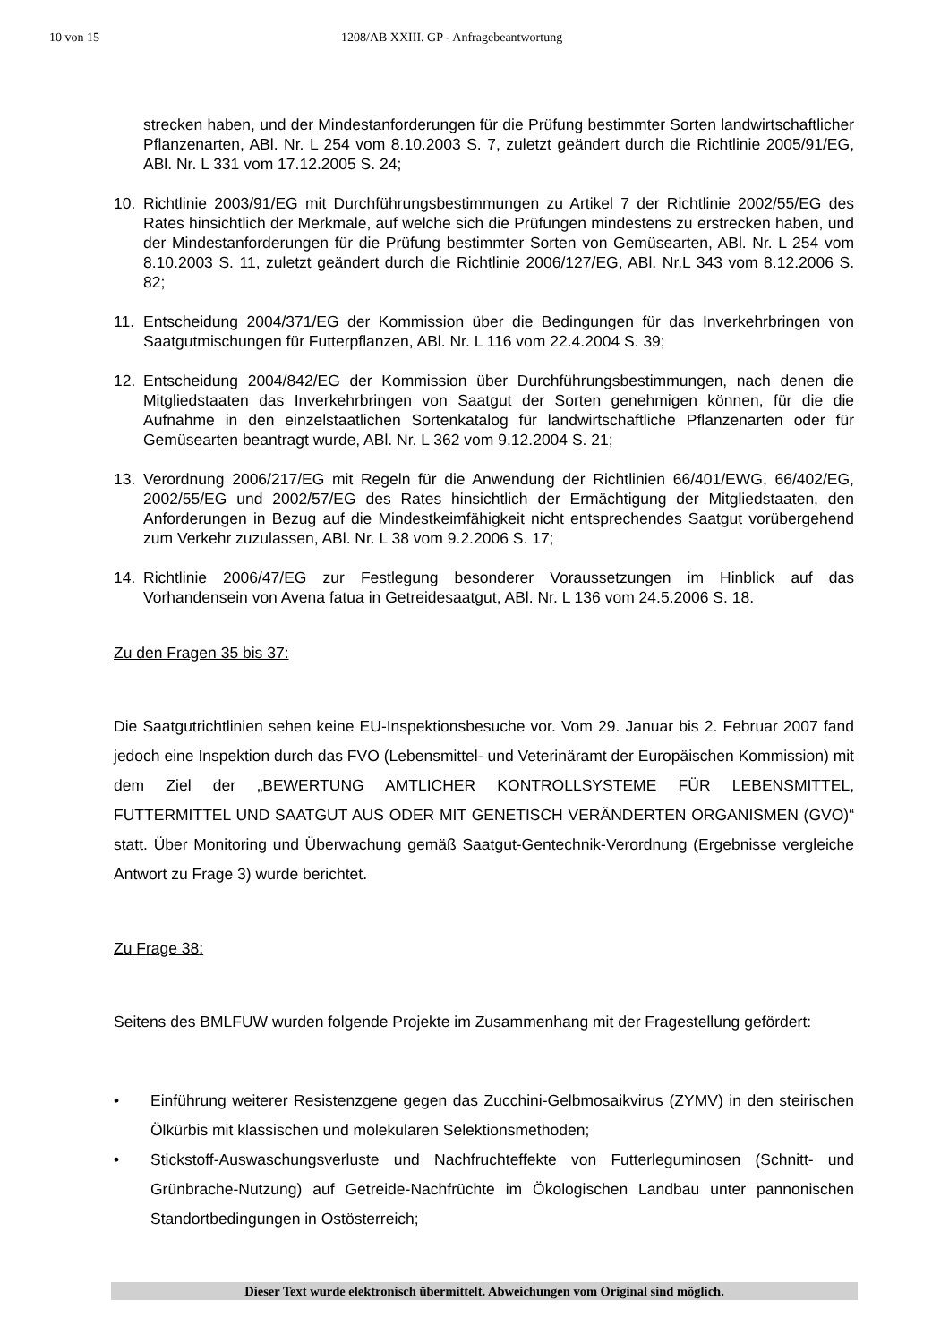10 von 15 1208/AB XXIII. GP - Anfragebeantwortung
strecken haben, und der Mindestanforderungen für die Prüfung bestimmter Sorten landwirtschaftlicher Pflanzenarten, ABl. Nr. L 254 vom 8.10.2003 S. 7, zuletzt geändert durch die Richtlinie 2005/91/EG, ABl. Nr. L 331 vom 17.12.2005 S. 24;
10. Richtlinie 2003/91/EG mit Durchführungsbestimmungen zu Artikel 7 der Richtlinie 2002/55/EG des Rates hinsichtlich der Merkmale, auf welche sich die Prüfungen mindestens zu erstrecken haben, und der Mindestanforderungen für die Prüfung bestimmter Sorten von Gemüsearten, ABl. Nr. L 254 vom 8.10.2003 S. 11, zuletzt geändert durch die Richtlinie 2006/127/EG, ABl. Nr.L 343 vom 8.12.2006 S. 82;
11. Entscheidung 2004/371/EG der Kommission über die Bedingungen für das Inverkehrbringen von Saatgutmischungen für Futterpflanzen, ABl. Nr. L 116 vom 22.4.2004 S. 39;
12. Entscheidung 2004/842/EG der Kommission über Durchführungsbestimmungen, nach denen die Mitgliedstaaten das Inverkehrbringen von Saatgut der Sorten genehmigen können, für die die Aufnahme in den einzelstaatlichen Sortenkatalog für landwirtschaftliche Pflanzenarten oder für Gemüsearten beantragt wurde, ABl. Nr. L 362 vom 9.12.2004 S. 21;
13. Verordnung 2006/217/EG mit Regeln für die Anwendung der Richtlinien 66/401/EWG, 66/402/EG, 2002/55/EG und 2002/57/EG des Rates hinsichtlich der Ermächtigung der Mitgliedstaaten, den Anforderungen in Bezug auf die Mindestkeimfähigkeit nicht entsprechendes Saatgut vorübergehend zum Verkehr zuzulassen, ABl. Nr. L 38 vom 9.2.2006 S. 17;
14. Richtlinie 2006/47/EG zur Festlegung besonderer Voraussetzungen im Hinblick auf das Vorhandensein von Avena fatua in Getreidesaatgut, ABl. Nr. L 136 vom 24.5.2006 S. 18.
Zu den Fragen 35 bis 37:
Die Saatgutrichtlinien sehen keine EU-Inspektionsbesuche vor. Vom 29. Januar bis 2. Februar 2007 fand jedoch eine Inspektion durch das FVO (Lebensmittel- und Veterinäramt der Europäischen Kommission) mit dem Ziel der „BEWERTUNG AMTLICHER KONTROLLSYSTEME FÜR LEBENSMITTEL, FUTTERMITTEL UND SAATGUT AUS ODER MIT GENETISCH VERÄNDERTEN ORGANISMEN (GVO)“ statt. Über Monitoring und Überwachung gemäß Saatgut-Gentechnik-Verordnung (Ergebnisse vergleiche Antwort zu Frage 3) wurde berichtet.
Zu Frage 38:
Seitens des BMLFUW wurden folgende Projekte im Zusammenhang mit der Fragestellung gefördert:
• Einführung weiterer Resistenzgene gegen das Zucchini-Gelbmosaikvirus (ZYMV) in den steirischen Ölkürbis mit klassischen und molekularen Selektionsmethoden;
• Stickstoff-Auswaschungsverluste und Nachfruchteffekte von Futterleguminosen (Schnitt- und Grünbrache-Nutzung) auf Getreide-Nachfrüchte im Ökologischen Landbau unter pannonischen Standortbedingungen in Ostösterreich;
Dieser Text wurde elektronisch übermittelt. Abweichungen vom Original sind möglich.